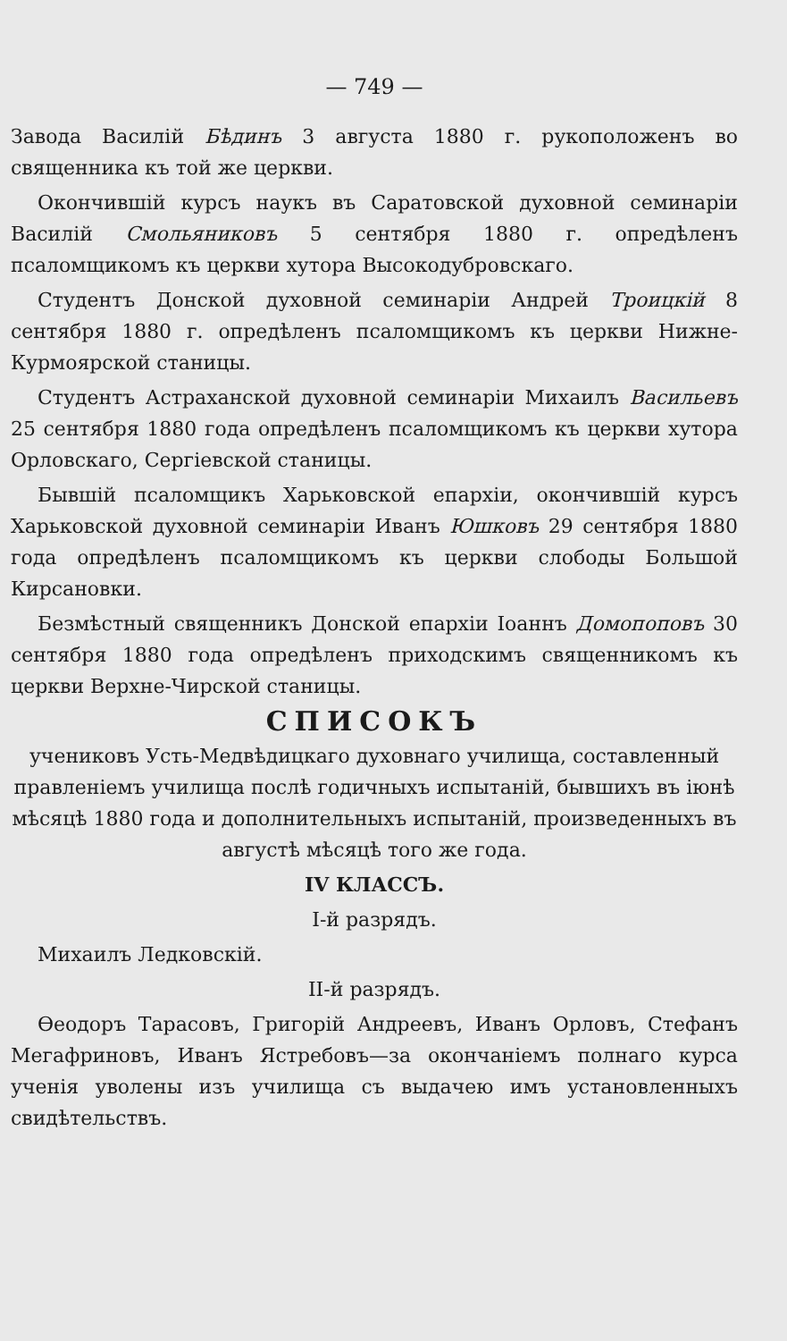— 749 —
Завода Василій Бѣдинъ 3 августа 1880 г. рукоположенъ во священника къ той же церкви.
Окончившій курсъ наукъ въ Саратовской духовной семинаріи Василій Смольяниковъ 5 сентября 1880 г. опредѣленъ псаломщикомъ къ церкви хутора Высокодубровскаго.
Студентъ Донской духовной семинаріи Андрей Троицкій 8 сентября 1880 г. опредѣленъ псаломщикомъ къ церкви Нижне-Курмоярской станицы.
Студентъ Астраханской духовной семинаріи Михаилъ Васильевъ 25 сентября 1880 года опредѣленъ псаломщикомъ къ церкви хутора Орловскаго, Сергіевской станицы.
Бывшій псаломщикъ Харьковской епархіи, окончившій курсъ Харьковской духовной семинаріи Иванъ Юшковъ 29 сентября 1880 года опредѣленъ псаломщикомъ къ церкви слободы Большой Кирсановки.
Безмѣстный священникъ Донской епархіи Іоаннъ Домопоповъ 30 сентября 1880 года опредѣленъ приходскимъ священникомъ къ церкви Верхне-Чирской станицы.
СПИСОКЪ
учениковъ Усть-Медвѣдицкаго духовнаго училища, составленный правленіемъ училища послѣ годичныхъ испытаній, бывшихъ въ іюнѣ мѣсяцѣ 1880 года и дополнительныхъ испытаній, произведенныхъ въ августѣ мѣсяцѣ того же года.
IV КЛАССЪ.
I-й разрядъ.
Михаилъ Ледковскій.
II-й разрядъ.
Ѳеодоръ Тарасовъ, Григорій Андреевъ, Иванъ Орловъ, Стефанъ Мегафриновъ, Иванъ Ястребовъ—за окончаніемъ полнаго курса ученія уволены изъ училища съ выдачею имъ установленныхъ свидѣтельствъ.